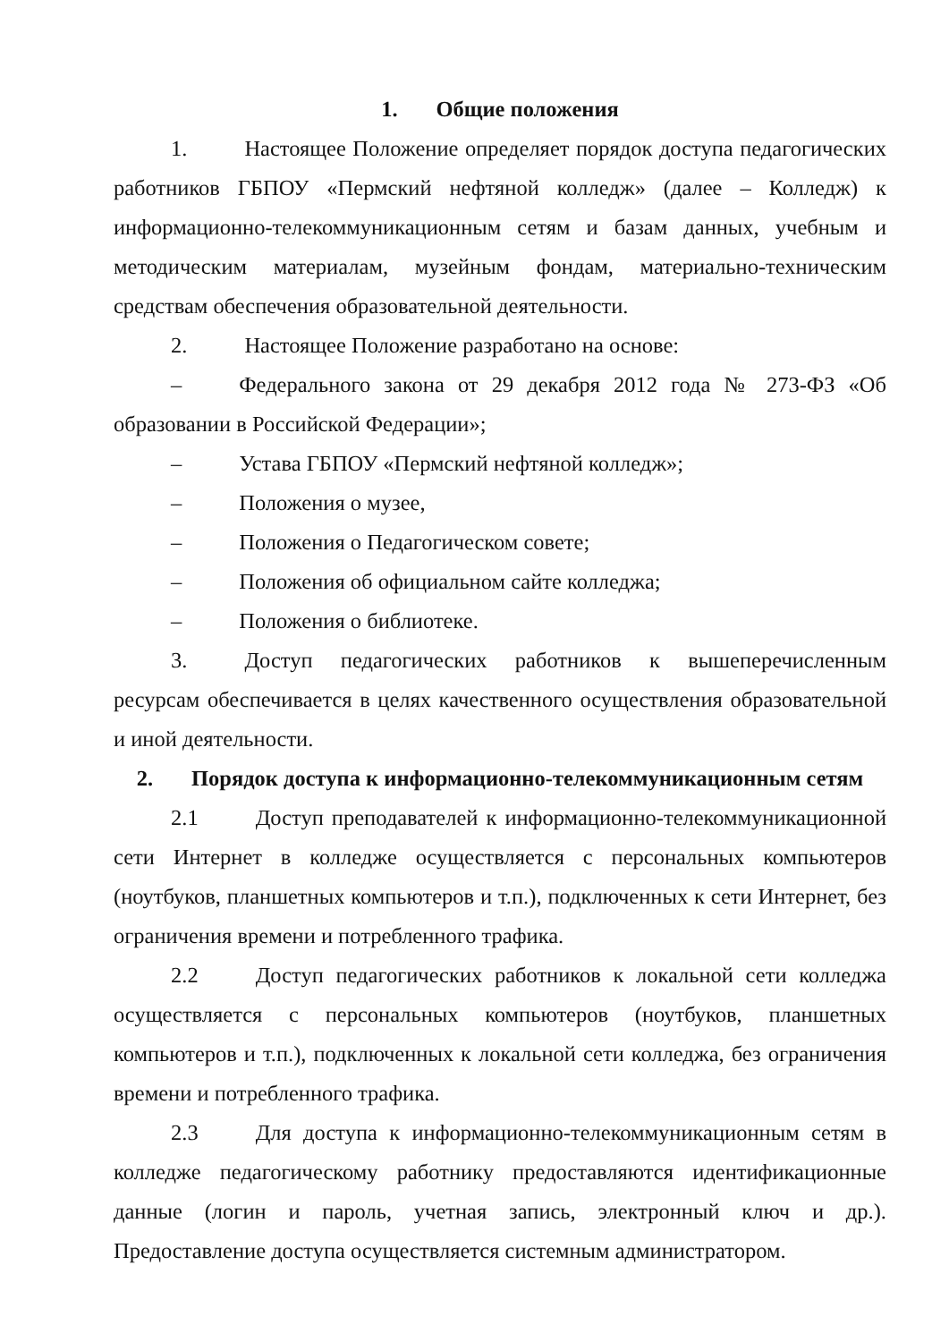1. Общие положения
1. Настоящее Положение определяет порядок доступа педагогических работников ГБПОУ «Пермский нефтяной колледж» (далее – Колледж) к информационно-телекоммуникационным сетям и базам данных, учебным и методическим материалам, музейным фондам, материально-техническим средствам обеспечения образовательной деятельности.
2. Настоящее Положение разработано на основе:
– Федерального закона от 29 декабря 2012 года № 273-ФЗ «Об образовании в Российской Федерации»;
– Устава ГБПОУ «Пермский нефтяной колледж»;
– Положения о музее,
– Положения о Педагогическом совете;
– Положения об официальном сайте колледжа;
– Положения о библиотеке.
3. Доступ педагогических работников к вышеперечисленным ресурсам обеспечивается в целях качественного осуществления образовательной и иной деятельности.
2. Порядок доступа к информационно-телекоммуникационным сетям
2.1 Доступ преподавателей к информационно-телекоммуникационной сети Интернет в колледже осуществляется с персональных компьютеров (ноутбуков, планшетных компьютеров и т.п.), подключенных к сети Интернет, без ограничения времени и потребленного трафика.
2.2 Доступ педагогических работников к локальной сети колледжа осуществляется с персональных компьютеров (ноутбуков, планшетных компьютеров и т.п.), подключенных к локальной сети колледжа, без ограничения времени и потребленного трафика.
2.3 Для доступа к информационно-телекоммуникационным сетям в колледже педагогическому работнику предоставляются идентификационные данные (логин и пароль, учетная запись, электронный ключ и др.). Предоставление доступа осуществляется системным администратором.